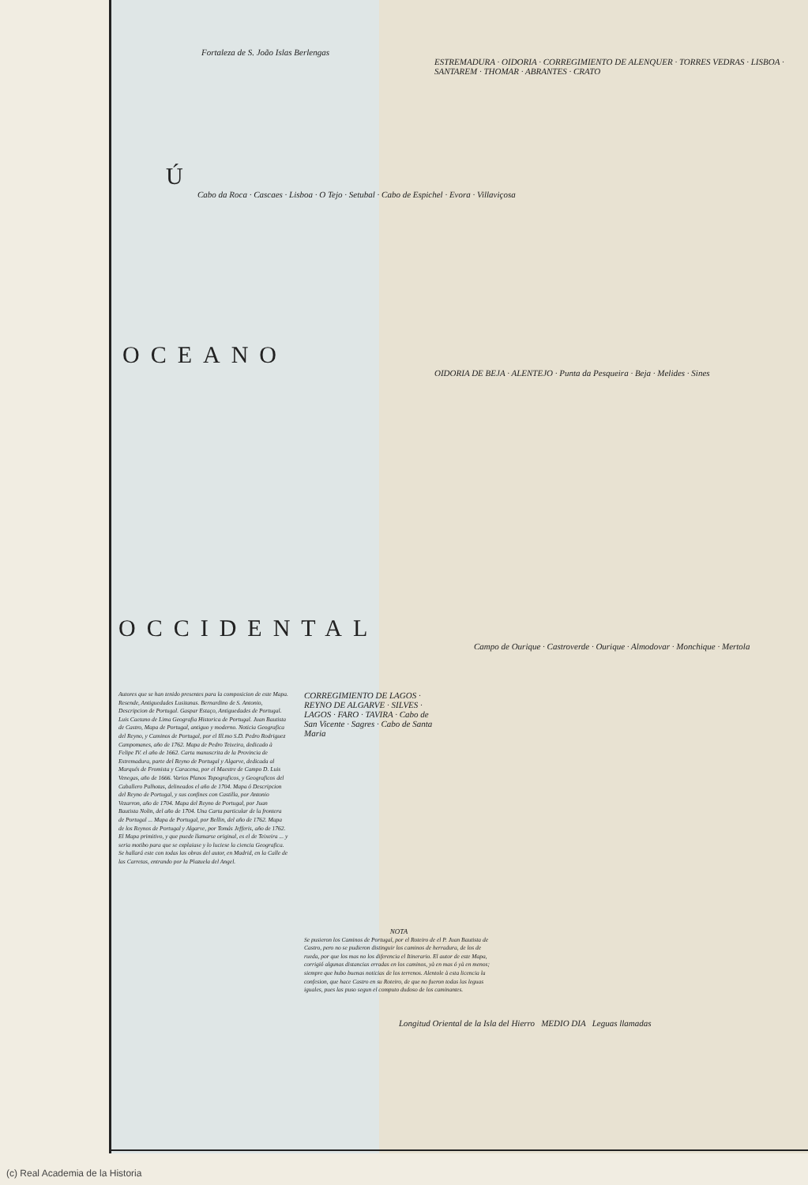Fortaleza de S. João Islas Berlengas
ESTREMADURA · OIDORIA · CORREGIMIENTO DE ALENQUER · TORRES VEDRAS · LISBOA · SANTAREM · THOMAR · ABRANTES · CRATO
Ú
Cabo da Roca · Cascaes · Lisboa · O Tejo · Setubal · Cabo de Espichel · Evora · Villaviçosa
OCEANO
OIDORIA DE BEJA · ALENTEJO · Punta da Pesqueira · Beja · Melides · Sines
OCCIDENTAL
Campo de Ourique · Castroverde · Ourique · Almodovar · Monchique · Mertola
Autores que se han tenido presentes para la composicion de este Mapa. Resende, Antiguedades Lusitanas. Bernardino de S. Antonio, Descripcion de Portugal. Gaspar Estaço, Antiguedades de Portugal. Luis Caetano de Lima Geografia Historica de Portugal. Juan Bautista de Castro, Mapa de Portugal, antiguo y moderno. Noticia Geografica del Reyno, y Caminos de Portugal, por el Ill.mo S.D. Pedro Rodriguez Campomanes, año de 1762. Mapa de Pedro Teixeira, dedicado à Felipe IV. el año de 1662. Carta manuscrita de la Provincia de Estremadura, parte del Reyno de Portugal y Algarve, dedicada al Marqués de Fromista y Caracena, por el Maestre de Campo D. Luis Venegas, año de 1666. Varios Planos Topograficos, y Geograficos del Caballero Palhotas, delineados el año de 1704. Mapa ó Descripcion del Reyno de Portugal, y sus confines con Castilla, por Antonio Vezarron, año de 1704. Mapa del Reyno de Portugal, por Juan Bautista Nolin, del año de 1704. Una Carta particular de la frontera de Portugal ... Mapa de Portugal, por Bellin, del año de 1762. Mapa de los Reynos de Portugal y Algarve, por Tomás Jefferis, año de 1762. El Mapa primitivo, y que puede llamarse original, es el de Teixeira ... y seria motibo para que se explaiase y lo luciese la ciencia Geografica.
Se hallará este con todas las obras del autor, en Madrid, en la Calle de las Carretas, entrando por la Plazuela del Angel.
CORREGIMIENTO DE LAGOS · REYNO DE ALGARVE · SILVES · LAGOS · FARO · TAVIRA · Cabo de San Vicente · Sagres · Cabo de Santa Maria
NOTA
Se pusieron los Caminos de Portugal, por el Roteiro de el P. Juan Bautista de Castro, pero no se pudieron distinguir los caminos de herradura, de los de rueda, por que los mas no los diferencia el Itinerario. El autor de este Mapa, corrigió algunas distancias erradas en los caminos, yà en mas ó yà en menos; siempre que hubo buenas noticias de los terrenos. Alentole à esta licencia la confesion, que hace Castro en su Roteiro, de que no fueron todas las leguas iguales, pues las puso segun el computo dudoso de los caminantes.
Longitud Oriental de la Isla del Hierro MEDIO DIA Leguas llamadas
(c) Real Academia de la Historia